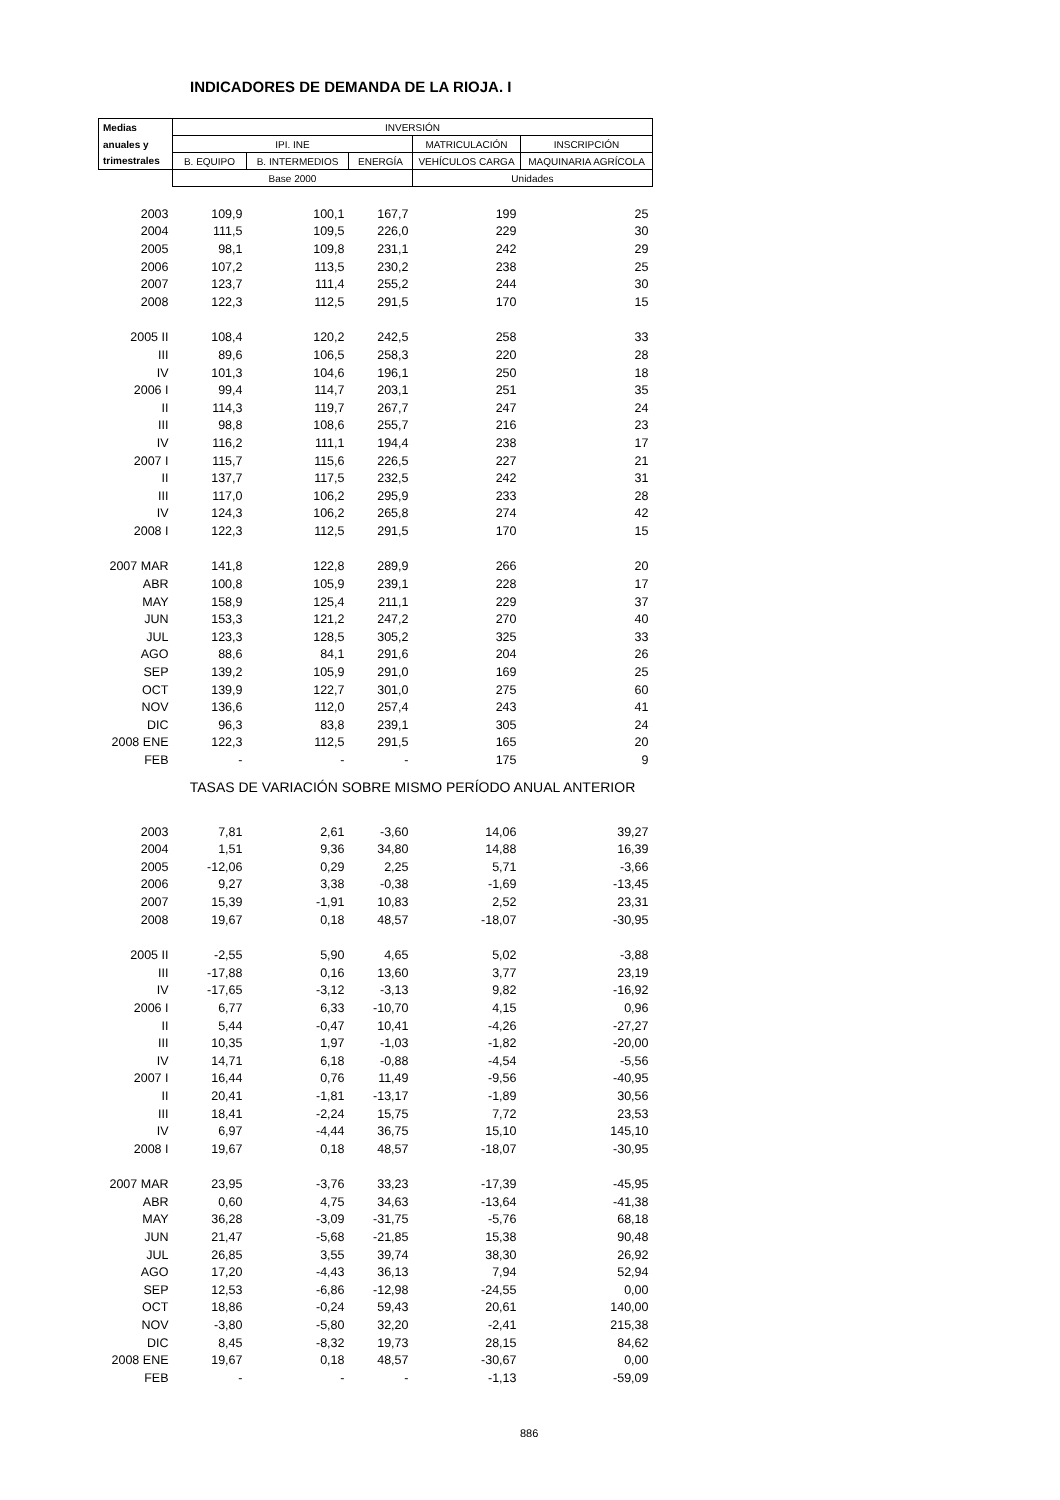INDICADORES DE DEMANDA DE LA RIOJA. I
| Medias | INVERSIÓN | | | | |
| --- | --- | --- | --- | --- | --- |
| anuales y | IPI. INE | | | MATRICULACIÓN | INSCRIPCIÓN |
| trimestrales | B. EQUIPO | B. INTERMEDIOS | ENERGÍA | VEHÍCULOS CARGA | MAQUINARIA AGRÍCOLA |
| | Base 2000 | | | Unidades | |
| 2003 | 109,9 | 100,1 | 167,7 | 199 | 25 |
| 2004 | 111,5 | 109,5 | 226,0 | 229 | 30 |
| 2005 | 98,1 | 109,8 | 231,1 | 242 | 29 |
| 2006 | 107,2 | 113,5 | 230,2 | 238 | 25 |
| 2007 | 123,7 | 111,4 | 255,2 | 244 | 30 |
| 2008 | 122,3 | 112,5 | 291,5 | 170 | 15 |
| 2005 II | 108,4 | 120,2 | 242,5 | 258 | 33 |
| III | 89,6 | 106,5 | 258,3 | 220 | 28 |
| IV | 101,3 | 104,6 | 196,1 | 250 | 18 |
| 2006 I | 99,4 | 114,7 | 203,1 | 251 | 35 |
| II | 114,3 | 119,7 | 267,7 | 247 | 24 |
| III | 98,8 | 108,6 | 255,7 | 216 | 23 |
| IV | 116,2 | 111,1 | 194,4 | 238 | 17 |
| 2007 I | 115,7 | 115,6 | 226,5 | 227 | 21 |
| II | 137,7 | 117,5 | 232,5 | 242 | 31 |
| III | 117,0 | 106,2 | 295,9 | 233 | 28 |
| IV | 124,3 | 106,2 | 265,8 | 274 | 42 |
| 2008 I | 122,3 | 112,5 | 291,5 | 170 | 15 |
| 2007 MAR | 141,8 | 122,8 | 289,9 | 266 | 20 |
| ABR | 100,8 | 105,9 | 239,1 | 228 | 17 |
| MAY | 158,9 | 125,4 | 211,1 | 229 | 37 |
| JUN | 153,3 | 121,2 | 247,2 | 270 | 40 |
| JUL | 123,3 | 128,5 | 305,2 | 325 | 33 |
| AGO | 88,6 | 84,1 | 291,6 | 204 | 26 |
| SEP | 139,2 | 105,9 | 291,0 | 169 | 25 |
| OCT | 139,9 | 122,7 | 301,0 | 275 | 60 |
| NOV | 136,6 | 112,0 | 257,4 | 243 | 41 |
| DIC | 96,3 | 83,8 | 239,1 | 305 | 24 |
| 2008 ENE | 122,3 | 112,5 | 291,5 | 165 | 20 |
| FEB | - | - | - | 175 | 9 |
| | TASAS DE VARIACIÓN SOBRE MISMO PERÍODO ANUAL ANTERIOR | | | | |
| 2003 | 7,81 | 2,61 | -3,60 | 14,06 | 39,27 |
| 2004 | 1,51 | 9,36 | 34,80 | 14,88 | 16,39 |
| 2005 | -12,06 | 0,29 | 2,25 | 5,71 | -3,66 |
| 2006 | 9,27 | 3,38 | -0,38 | -1,69 | -13,45 |
| 2007 | 15,39 | -1,91 | 10,83 | 2,52 | 23,31 |
| 2008 | 19,67 | 0,18 | 48,57 | -18,07 | -30,95 |
| 2005 II | -2,55 | 5,90 | 4,65 | 5,02 | -3,88 |
| III | -17,88 | 0,16 | 13,60 | 3,77 | 23,19 |
| IV | -17,65 | -3,12 | -3,13 | 9,82 | -16,92 |
| 2006 I | 6,77 | 6,33 | -10,70 | 4,15 | 0,96 |
| II | 5,44 | -0,47 | 10,41 | -4,26 | -27,27 |
| III | 10,35 | 1,97 | -1,03 | -1,82 | -20,00 |
| IV | 14,71 | 6,18 | -0,88 | -4,54 | -5,56 |
| 2007 I | 16,44 | 0,76 | 11,49 | -9,56 | -40,95 |
| II | 20,41 | -1,81 | -13,17 | -1,89 | 30,56 |
| III | 18,41 | -2,24 | 15,75 | 7,72 | 23,53 |
| IV | 6,97 | -4,44 | 36,75 | 15,10 | 145,10 |
| 2008 I | 19,67 | 0,18 | 48,57 | -18,07 | -30,95 |
| 2007 MAR | 23,95 | -3,76 | 33,23 | -17,39 | -45,95 |
| ABR | 0,60 | 4,75 | 34,63 | -13,64 | -41,38 |
| MAY | 36,28 | -3,09 | -31,75 | -5,76 | 68,18 |
| JUN | 21,47 | -5,68 | -21,85 | 15,38 | 90,48 |
| JUL | 26,85 | 3,55 | 39,74 | 38,30 | 26,92 |
| AGO | 17,20 | -4,43 | 36,13 | 7,94 | 52,94 |
| SEP | 12,53 | -6,86 | -12,98 | -24,55 | 0,00 |
| OCT | 18,86 | -0,24 | 59,43 | 20,61 | 140,00 |
| NOV | -3,80 | -5,80 | 32,20 | -2,41 | 215,38 |
| DIC | 8,45 | -8,32 | 19,73 | 28,15 | 84,62 |
| 2008 ENE | 19,67 | 0,18 | 48,57 | -30,67 | 0,00 |
| FEB | - | - | - | -1,13 | -59,09 |
886